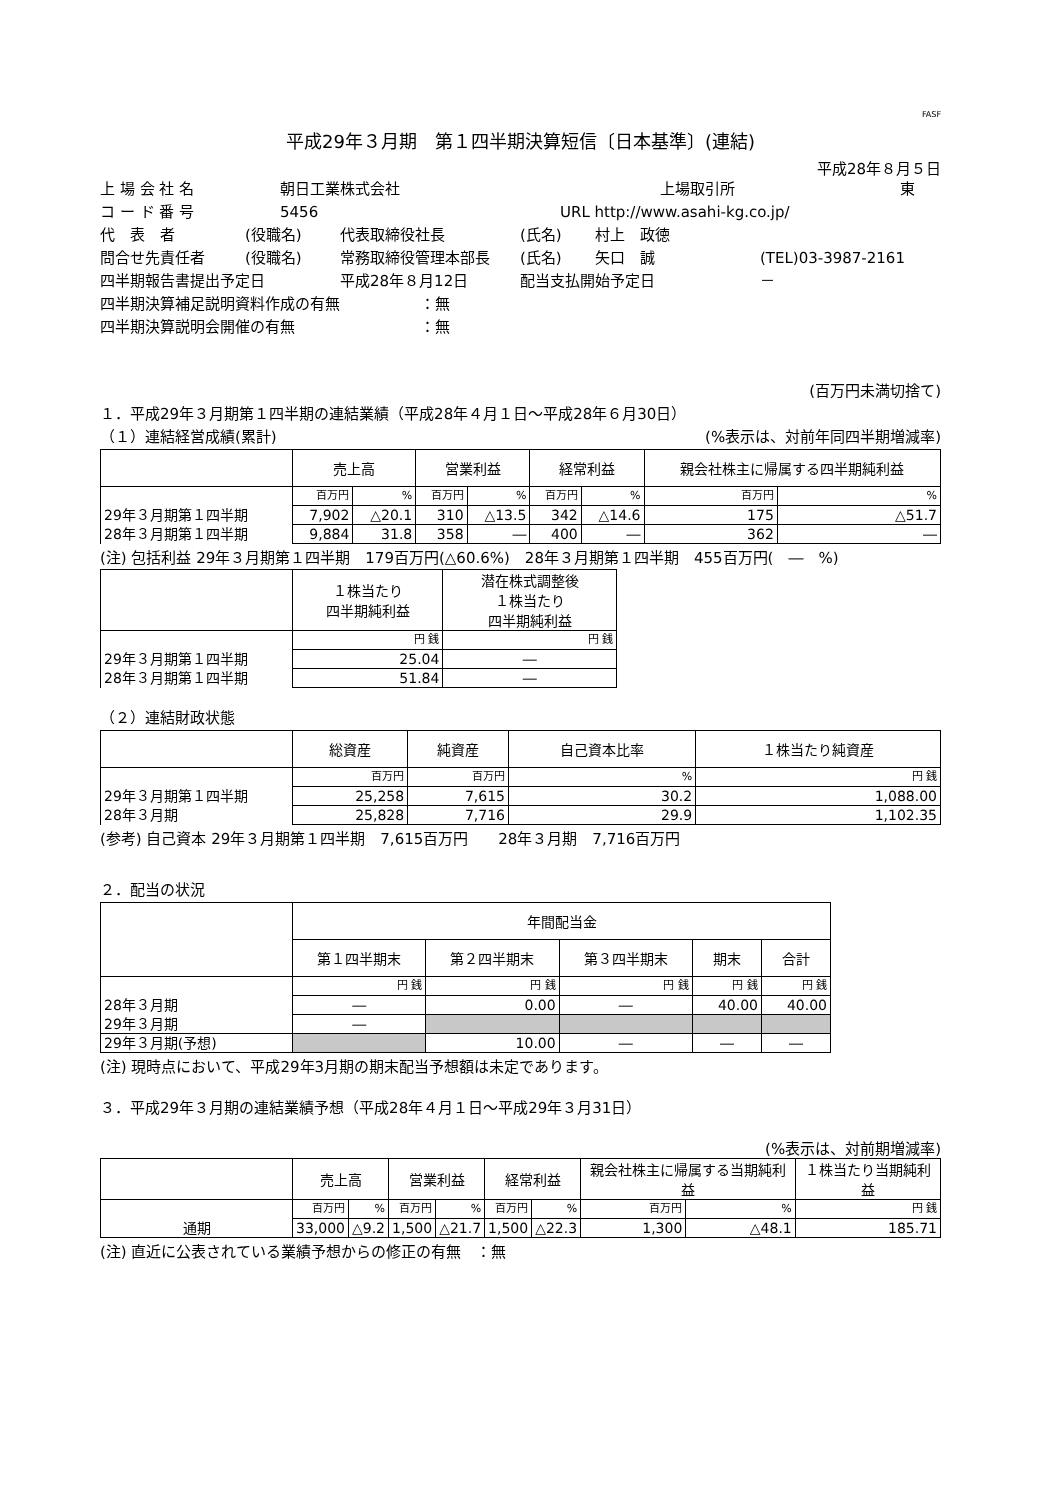FASF
平成29年３月期　第１四半期決算短信〔日本基準〕(連結)
平成28年８月５日
上 場 会 社 名 朝日工業株式会社 上場取引所 東
コ ー ド 番 号 5456 URL http://www.asahi-kg.co.jp/
代　表　者 (役職名) 代表取締役社長 (氏名) 村上　政徳
問合せ先責任者 (役職名) 常務取締役管理本部長 (氏名) 矢口　誠 (TEL)03-3987-2161
四半期報告書提出予定日 平成28年８月12日 配当支払開始予定日 －
四半期決算補足説明資料作成の有無 ：無
四半期決算説明会開催の有無 ：無
(百万円未満切捨て)
１．平成29年３月期第１四半期の連結業績（平成28年４月１日～平成28年６月30日）
（１）連結経営成績(累計) (%表示は、対前年同四半期増減率)
| | 売上高 | | 営業利益 | | 経常利益 | | 親会社株主に帰属する四半期純利益 | |
| --- | --- | --- | --- | --- | --- | --- | --- | --- |
| | 百万円 | % | 百万円 | % | 百万円 | % | 百万円 | % |
| 29年３月期第１四半期 | 7,902 | △20.1 | 310 | △13.5 | 342 | △14.6 | 175 | △51.7 |
| 28年３月期第１四半期 | 9,884 | 31.8 | 358 | ― | 400 | ― | 362 | ― |
(注) 包括利益 29年３月期第１四半期　179百万円(△60.6%)　28年３月期第１四半期　455百万円(　―　%)
| | １株当たり 四半期純利益 | 潜在株式調整後 １株当たり 四半期純利益 |
| --- | --- | --- |
| | 円 銭 | 円 銭 |
| 29年３月期第１四半期 | 25.04 | ― |
| 28年３月期第１四半期 | 51.84 | ― |
（２）連結財政状態
| | 総資産 | 純資産 | 自己資本比率 | １株当たり純資産 |
| --- | --- | --- | --- | --- |
| | 百万円 | 百万円 | % | 円 銭 |
| 29年３月期第１四半期 | 25,258 | 7,615 | 30.2 | 1,088.00 |
| 28年３月期 | 25,828 | 7,716 | 29.9 | 1,102.35 |
(参考) 自己資本 29年３月期第１四半期　7,615百万円　　28年３月期　7,716百万円
２．配当の状況
| | 年間配当金 | | | | |
| --- | --- | --- | --- | --- | --- |
| | 第１四半期末 | 第２四半期末 | 第３四半期末 | 期末 | 合計 |
| | 円 銭 | 円 銭 | 円 銭 | 円 銭 | 円 銭 |
| 28年３月期 | ― | 0.00 | ― | 40.00 | 40.00 |
| 29年３月期 | ― | | | | |
| 29年３月期(予想) | | 10.00 | ― | ― | ― |
(注) 現時点において、平成29年3月期の期末配当予想額は未定であります。
３．平成29年３月期の連結業績予想（平成28年４月１日～平成29年３月31日）
(%表示は、対前期増減率)
| | 売上高 | | 営業利益 | | 経常利益 | | 親会社株主に帰属する当期純利益 | | １株当たり当期純利益 |
| --- | --- | --- | --- | --- | --- | --- | --- | --- | --- |
| | 百万円 | % | 百万円 | % | 百万円 | % | 百万円 | % | 円 銭 |
| 通期 | 33,000 | △9.2 | 1,500 | △21.7 | 1,500 | △22.3 | 1,300 | △48.1 | 185.71 |
(注) 直近に公表されている業績予想からの修正の有無　：無